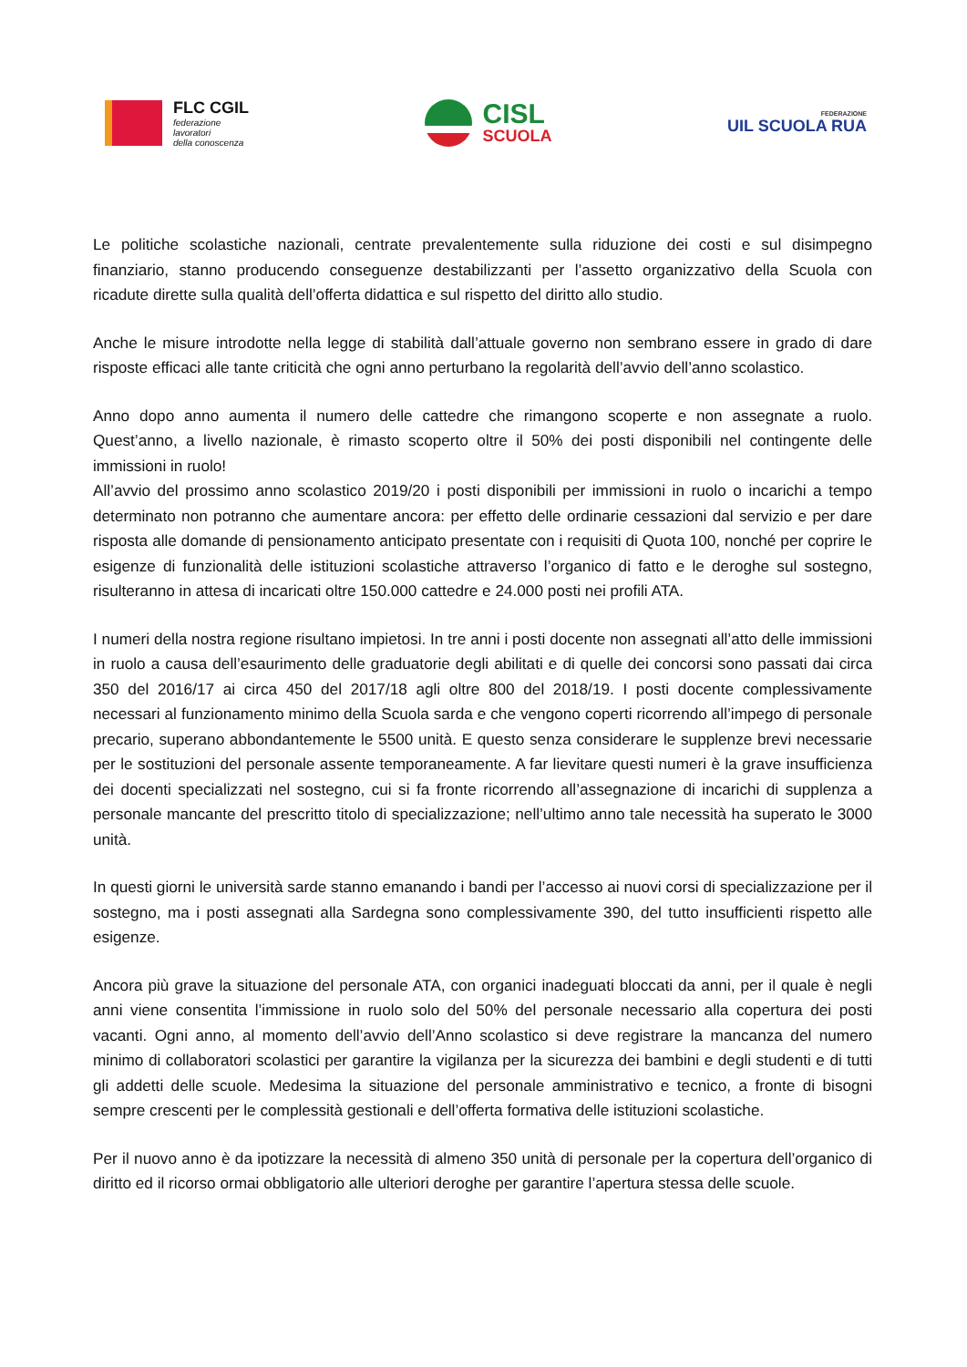FLC CGIL
federazione
lavoratori
della conoscenza
CISL
SCUOLA
FEDERAZIONE
UIL SCUOLA RUA
Le politiche scolastiche nazionali, centrate prevalentemente sulla riduzione dei costi e sul disimpegno finanziario, stanno producendo conseguenze destabilizzanti per l’assetto organizzativo della Scuola con ricadute dirette sulla qualità dell’offerta didattica e sul rispetto del diritto allo studio.
Anche le misure introdotte nella legge di stabilità dall’attuale governo non sembrano essere in grado di dare risposte efficaci alle tante criticità che ogni anno perturbano la regolarità dell’avvio dell’anno scolastico.
Anno dopo anno aumenta il numero delle cattedre che rimangono scoperte e non assegnate a ruolo. Quest’anno, a livello nazionale, è rimasto scoperto oltre il 50% dei posti disponibili nel contingente delle immissioni in ruolo!
All’avvio del prossimo anno scolastico 2019/20 i posti disponibili per immissioni in ruolo o incarichi a tempo determinato non potranno che aumentare ancora: per effetto delle ordinarie cessazioni dal servizio e per dare risposta alle domande di pensionamento anticipato presentate con i requisiti di Quota 100, nonché per coprire le esigenze di funzionalità delle istituzioni scolastiche attraverso l’organico di fatto e le deroghe sul sostegno, risulteranno in attesa di incaricati oltre 150.000 cattedre e 24.000 posti nei profili ATA.
I numeri della nostra regione risultano impietosi. In tre anni i posti docente non assegnati all’atto delle immissioni in ruolo a causa dell’esaurimento delle graduatorie degli abilitati e di quelle dei concorsi sono passati dai circa 350 del 2016/17 ai circa 450 del 2017/18 agli oltre 800 del 2018/19. I posti docente complessivamente necessari al funzionamento minimo della Scuola sarda e che vengono coperti ricorrendo all’impego di personale precario, superano abbondantemente le 5500 unità. E questo senza considerare le supplenze brevi necessarie per le sostituzioni del personale assente temporaneamente. A far lievitare questi numeri è la grave insufficienza dei docenti specializzati nel sostegno, cui si fa fronte ricorrendo all’assegnazione di incarichi di supplenza a personale mancante del prescritto titolo di specializzazione; nell’ultimo anno tale necessità ha superato le 3000 unità.
In questi giorni le università sarde stanno emanando i bandi per l’accesso ai nuovi corsi di specializzazione per il sostegno, ma i posti assegnati alla Sardegna sono complessivamente 390, del tutto insufficienti rispetto alle esigenze.
Ancora più grave la situazione del personale ATA, con organici inadeguati bloccati da anni, per il quale è negli anni viene consentita l’immissione in ruolo solo del 50% del personale necessario alla copertura dei posti vacanti. Ogni anno, al momento dell’avvio dell’Anno scolastico si deve registrare la mancanza del numero minimo di collaboratori scolastici per garantire la vigilanza per la sicurezza dei bambini e degli studenti e di tutti gli addetti delle scuole. Medesima la situazione del personale amministrativo e tecnico, a fronte di bisogni sempre crescenti per le complessità gestionali e dell’offerta formativa delle istituzioni scolastiche.
Per il nuovo anno è da ipotizzare la necessità di almeno 350 unità di personale per la copertura dell’organico di diritto ed il ricorso ormai obbligatorio alle ulteriori deroghe per garantire l’apertura stessa delle scuole.